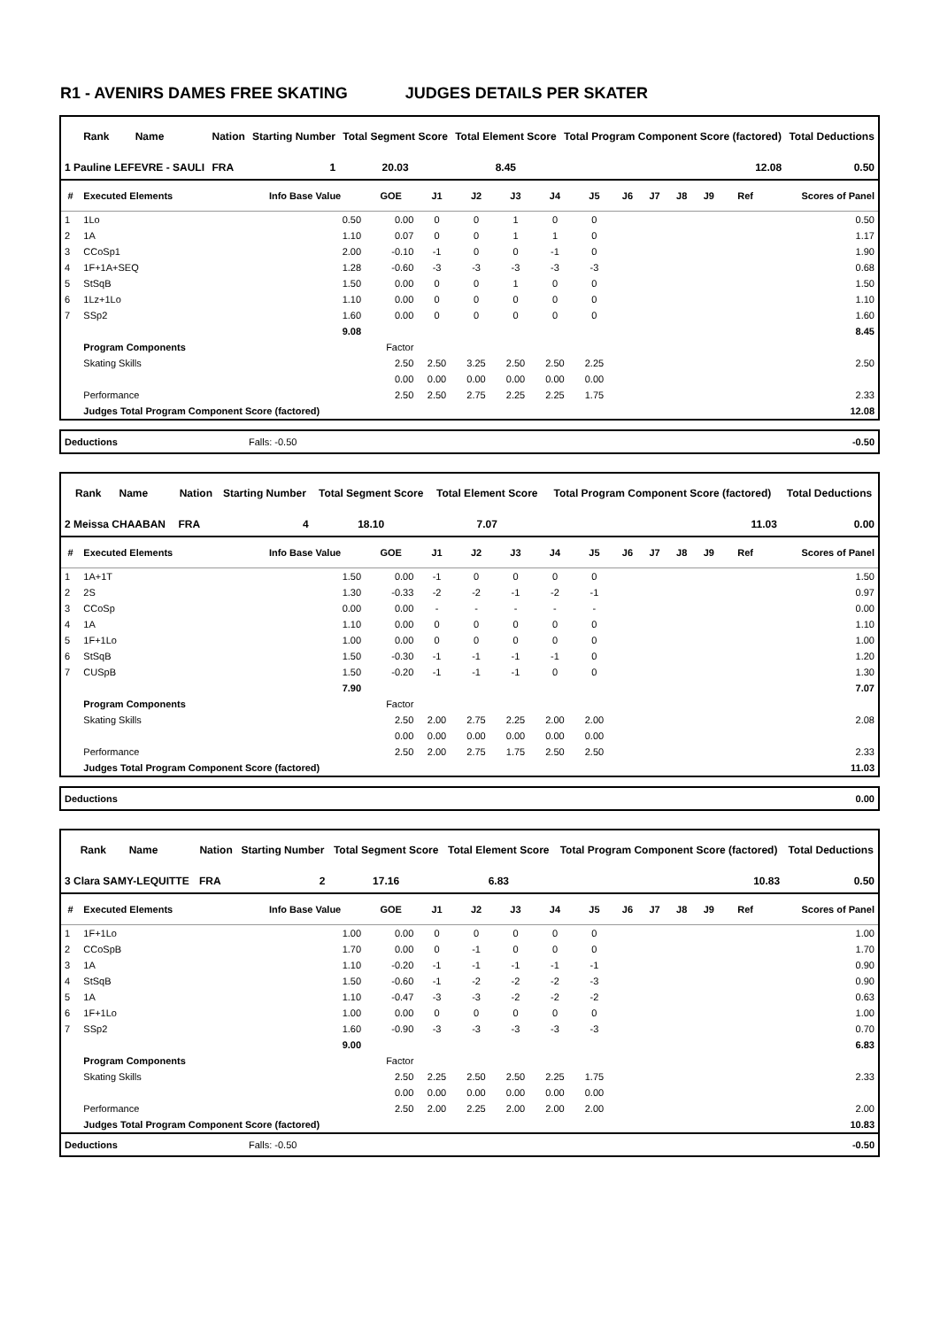R1 - AVENIRS DAMES FREE SKATING JUDGES DETAILS PER SKATER
| Rank | Name | Nation | Starting Number | Total Segment Score | Total Element Score | Total Program Component Score (factored) | Total Deductions |
| --- | --- | --- | --- | --- | --- | --- | --- |
| 1 Pauline LEFEVRE - SAULI | | FRA | 1 | 20.03 | 8.45 | 12.08 | 0.50 |
| # | Executed Elements | Info Base Value | GOE | J1 | J2 | J3 | J4 | J5 | J6 | J7 | J8 | J9 | Ref | Scores of Panel |
| --- | --- | --- | --- | --- | --- | --- | --- | --- | --- | --- | --- | --- | --- | --- |
| 1 | 1Lo | 0.50 | 0.00 | 0 | 0 | 1 | 0 | 0 | | | | | | 0.50 |
| 2 | 1A | 1.10 | 0.07 | 0 | 0 | 1 | 1 | 0 | | | | | | 1.17 |
| 3 | CCoSp1 | 2.00 | -0.10 | -1 | 0 | 0 | -1 | 0 | | | | | | 1.90 |
| 4 | 1F+1A+SEQ | 1.28 | -0.60 | -3 | -3 | -3 | -3 | -3 | | | | | | 0.68 |
| 5 | StSqB | 1.50 | 0.00 | 0 | 0 | 1 | 0 | 0 | | | | | | 1.50 |
| 6 | 1Lz+1Lo | 1.10 | 0.00 | 0 | 0 | 0 | 0 | 0 | | | | | | 1.10 |
| 7 | SSp2 | 1.60 | 0.00 | 0 | 0 | 0 | 0 | 0 | | | | | | 1.60 |
| | | 9.08 | | | | | | | | | | | | 8.45 |
| | Program Components | | Factor | | | | | | | | | | | |
| | Skating Skills | | 2.50 | 2.50 | 3.25 | 2.50 | 2.50 | 2.25 | | | | | | 2.50 |
| | | | 0.00 | 0.00 | 0.00 | 0.00 | 0.00 | 0.00 | | | | | | |
| | Performance | | 2.50 | 2.50 | 2.75 | 2.25 | 2.25 | 1.75 | | | | | | 2.33 |
| | Judges Total Program Component Score (factored) | | | | | | | | | | | | | 12.08 |
| Deductions | Falls: -0.50 | -0.50 |
| Rank | Name | Nation | Starting Number | Total Segment Score | Total Element Score | Total Program Component Score (factored) | Total Deductions |
| --- | --- | --- | --- | --- | --- | --- | --- |
| 2 Meissa CHAABAN | | FRA | 4 | 18.10 | 7.07 | 11.03 | 0.00 |
| # | Executed Elements | Info Base Value | GOE | J1 | J2 | J3 | J4 | J5 | J6 | J7 | J8 | J9 | Ref | Scores of Panel |
| --- | --- | --- | --- | --- | --- | --- | --- | --- | --- | --- | --- | --- | --- | --- |
| 1 | 1A+1T | 1.50 | 0.00 | -1 | 0 | 0 | 0 | 0 | | | | | | 1.50 |
| 2 | 2S | 1.30 | -0.33 | -2 | -2 | -1 | -2 | -1 | | | | | | 0.97 |
| 3 | CCoSp | 0.00 | 0.00 | - | - | - | - | - | | | | | | 0.00 |
| 4 | 1A | 1.10 | 0.00 | 0 | 0 | 0 | 0 | 0 | | | | | | 1.10 |
| 5 | 1F+1Lo | 1.00 | 0.00 | 0 | 0 | 0 | 0 | 0 | | | | | | 1.00 |
| 6 | StSqB | 1.50 | -0.30 | -1 | -1 | -1 | -1 | 0 | | | | | | 1.20 |
| 7 | CUSpB | 1.50 | -0.20 | -1 | -1 | -1 | 0 | 0 | | | | | | 1.30 |
| | | 7.90 | | | | | | | | | | | | 7.07 |
| | Program Components | | Factor | | | | | | | | | | | |
| | Skating Skills | | 2.50 | 2.00 | 2.75 | 2.25 | 2.00 | 2.00 | | | | | | 2.08 |
| | | | 0.00 | 0.00 | 0.00 | 0.00 | 0.00 | 0.00 | | | | | | |
| | Performance | | 2.50 | 2.00 | 2.75 | 1.75 | 2.50 | 2.50 | | | | | | 2.33 |
| | Judges Total Program Component Score (factored) | | | | | | | | | | | | | 11.03 |
| Deductions | 0.00 |
| Rank | Name | Nation | Starting Number | Total Segment Score | Total Element Score | Total Program Component Score (factored) | Total Deductions |
| --- | --- | --- | --- | --- | --- | --- | --- |
| 3 Clara SAMY-LEQUITTE | | FRA | 2 | 17.16 | 6.83 | 10.83 | 0.50 |
| # | Executed Elements | Info Base Value | GOE | J1 | J2 | J3 | J4 | J5 | J6 | J7 | J8 | J9 | Ref | Scores of Panel |
| --- | --- | --- | --- | --- | --- | --- | --- | --- | --- | --- | --- | --- | --- | --- |
| 1 | 1F+1Lo | 1.00 | 0.00 | 0 | 0 | 0 | 0 | 0 | | | | | | 1.00 |
| 2 | CCoSpB | 1.70 | 0.00 | 0 | -1 | 0 | 0 | 0 | | | | | | 1.70 |
| 3 | 1A | 1.10 | -0.20 | -1 | -1 | -1 | -1 | -1 | | | | | | 0.90 |
| 4 | StSqB | 1.50 | -0.60 | -1 | -2 | -2 | -2 | -3 | | | | | | 0.90 |
| 5 | 1A | 1.10 | -0.47 | -3 | -3 | -2 | -2 | -2 | | | | | | 0.63 |
| 6 | 1F+1Lo | 1.00 | 0.00 | 0 | 0 | 0 | 0 | 0 | | | | | | 1.00 |
| 7 | SSp2 | 1.60 | -0.90 | -3 | -3 | -3 | -3 | -3 | | | | | | 0.70 |
| | | 9.00 | | | | | | | | | | | | 6.83 |
| | Program Components | | Factor | | | | | | | | | | | |
| | Skating Skills | | 2.50 | 2.25 | 2.50 | 2.50 | 2.25 | 1.75 | | | | | | 2.33 |
| | | | 0.00 | 0.00 | 0.00 | 0.00 | 0.00 | 0.00 | | | | | | |
| | Performance | | 2.50 | 2.00 | 2.25 | 2.00 | 2.00 | 2.00 | | | | | | 2.00 |
| | Judges Total Program Component Score (factored) | | | | | | | | | | | | | 10.83 |
| Deductions | Falls: -0.50 | -0.50 |